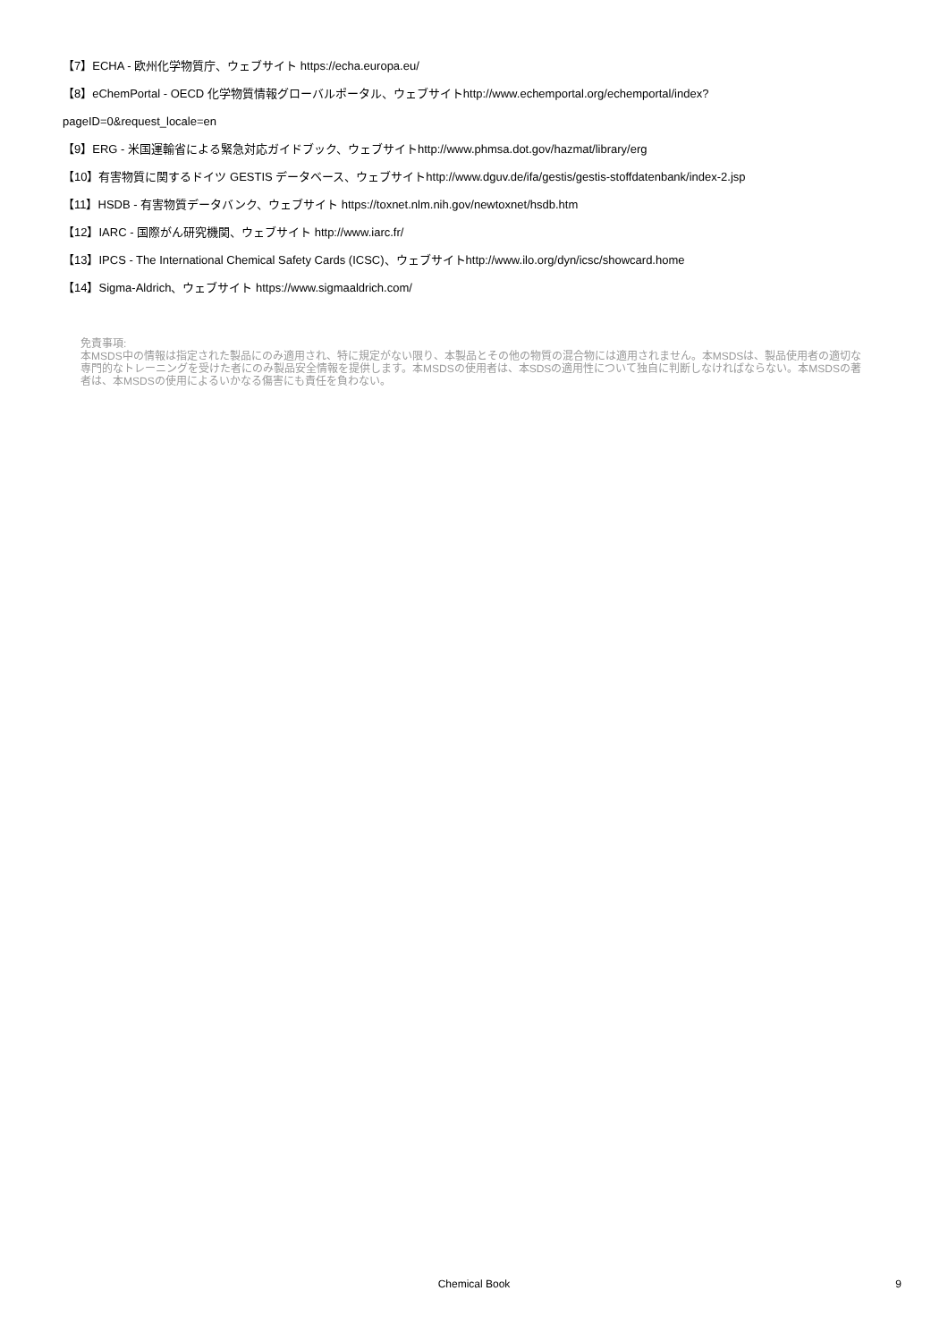【7】ECHA - 欧州化学物質庁、ウェブサイト https://echa.europa.eu/
【8】eChemPortal - OECD 化学物質情報グローバルポータル、ウェブサイトhttp://www.echemportal.org/echemportal/index?
pageID=0&request_locale=en
【9】ERG - 米国運輸省による緊急対応ガイドブック、ウェブサイトhttp://www.phmsa.dot.gov/hazmat/library/erg
【10】有害物質に関するドイツ GESTIS データベース、ウェブサイトhttp://www.dguv.de/ifa/gestis/gestis-stoffdatenbank/index-2.jsp
【11】HSDB - 有害物質データバンク、ウェブサイト https://toxnet.nlm.nih.gov/newtoxnet/hsdb.htm
【12】IARC - 国際がん研究機関、ウェブサイト http://www.iarc.fr/
【13】IPCS - The International Chemical Safety Cards (ICSC)、ウェブサイトhttp://www.ilo.org/dyn/icsc/showcard.home
【14】Sigma-Aldrich、ウェブサイト https://www.sigmaaldrich.com/
免責事項:
本MSDS中の情報は指定された製品にのみ適用され、特に規定がない限り、本製品とその他の物質の混合物には適用されません。本MSDSは、製品使用者の適切な専門的なトレーニングを受けた者にのみ製品安全情報を提供します。本MSDSの使用者は、本SDSの適用性について独自に判断しなければならない。本MSDSの著者は、本MSDSの使用によるいかなる傷害にも責任を負わない。
Chemical Book
9